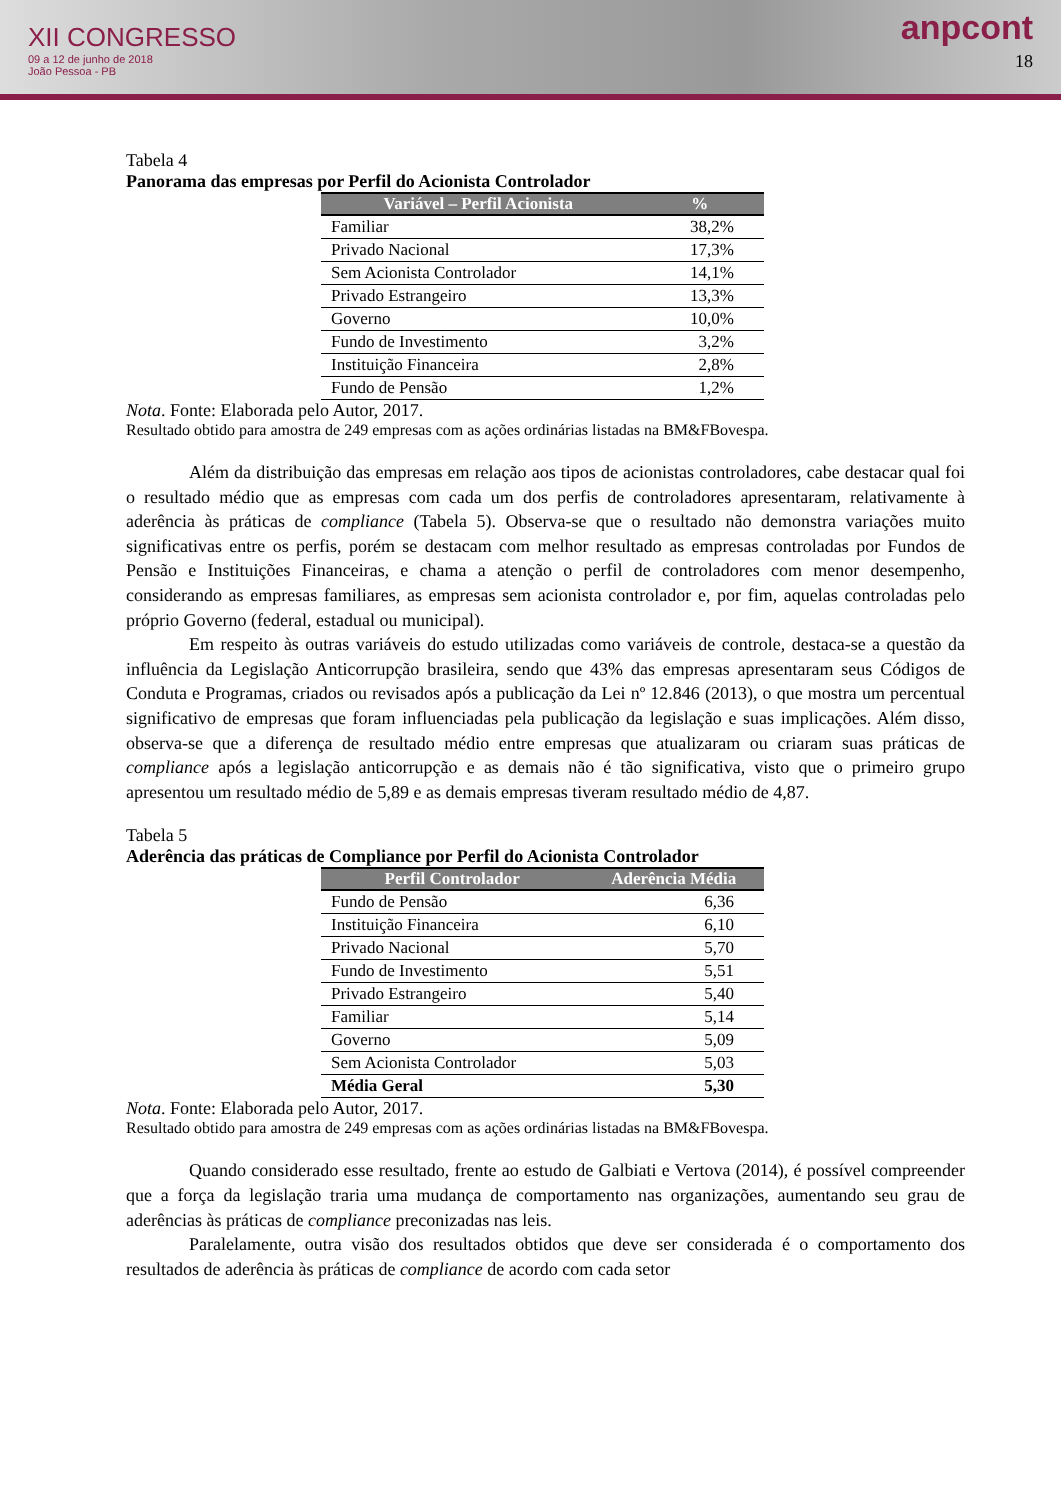XII CONGRESSO
09 a 12 de junho de 2018
João Pessoa - PB
anpcont
18
Tabela 4
Panorama das empresas por Perfil do Acionista Controlador
| Variável – Perfil Acionista | % |
| --- | --- |
| Familiar | 38,2% |
| Privado Nacional | 17,3% |
| Sem Acionista Controlador | 14,1% |
| Privado Estrangeiro | 13,3% |
| Governo | 10,0% |
| Fundo de Investimento | 3,2% |
| Instituição Financeira | 2,8% |
| Fundo de Pensão | 1,2% |
Nota. Fonte: Elaborada pelo Autor, 2017.
Resultado obtido para amostra de 249 empresas com as ações ordinárias listadas na BM&FBovespa.
Além da distribuição das empresas em relação aos tipos de acionistas controladores, cabe destacar qual foi o resultado médio que as empresas com cada um dos perfis de controladores apresentaram, relativamente à aderência às práticas de compliance (Tabela 5). Observa-se que o resultado não demonstra variações muito significativas entre os perfis, porém se destacam com melhor resultado as empresas controladas por Fundos de Pensão e Instituições Financeiras, e chama a atenção o perfil de controladores com menor desempenho, considerando as empresas familiares, as empresas sem acionista controlador e, por fim, aquelas controladas pelo próprio Governo (federal, estadual ou municipal).
Em respeito às outras variáveis do estudo utilizadas como variáveis de controle, destaca-se a questão da influência da Legislação Anticorrupção brasileira, sendo que 43% das empresas apresentaram seus Códigos de Conduta e Programas, criados ou revisados após a publicação da Lei nº 12.846 (2013), o que mostra um percentual significativo de empresas que foram influenciadas pela publicação da legislação e suas implicações. Além disso, observa-se que a diferença de resultado médio entre empresas que atualizaram ou criaram suas práticas de compliance após a legislação anticorrupção e as demais não é tão significativa, visto que o primeiro grupo apresentou um resultado médio de 5,89 e as demais empresas tiveram resultado médio de 4,87.
Tabela 5
Aderência das práticas de Compliance por Perfil do Acionista Controlador
| Perfil Controlador | Aderência Média |
| --- | --- |
| Fundo de Pensão | 6,36 |
| Instituição Financeira | 6,10 |
| Privado Nacional | 5,70 |
| Fundo de Investimento | 5,51 |
| Privado Estrangeiro | 5,40 |
| Familiar | 5,14 |
| Governo | 5,09 |
| Sem Acionista Controlador | 5,03 |
| Média Geral | 5,30 |
Nota. Fonte: Elaborada pelo Autor, 2017.
Resultado obtido para amostra de 249 empresas com as ações ordinárias listadas na BM&FBovespa.
Quando considerado esse resultado, frente ao estudo de Galbiati e Vertova (2014), é possível compreender que a força da legislação traria uma mudança de comportamento nas organizações, aumentando seu grau de aderências às práticas de compliance preconizadas nas leis.
Paralelamente, outra visão dos resultados obtidos que deve ser considerada é o comportamento dos resultados de aderência às práticas de compliance de acordo com cada setor